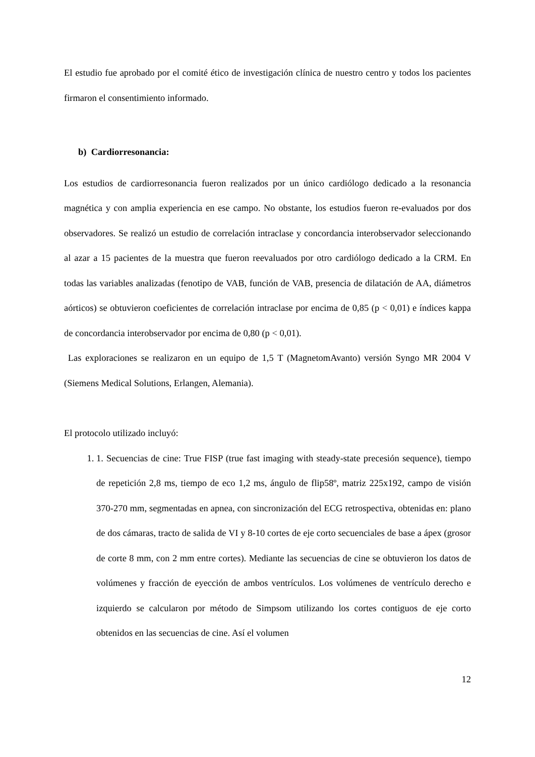El estudio fue aprobado por el comité ético de investigación clínica de nuestro centro y todos los pacientes firmaron el consentimiento informado.
b) Cardiorresonancia:
Los estudios de cardiorresonancia fueron realizados por un único cardiólogo dedicado a la resonancia magnética y con amplia experiencia en ese campo. No obstante, los estudios fueron re-evaluados por dos observadores. Se realizó un estudio de correlación intraclase y concordancia interobservador seleccionando al azar a 15 pacientes de la muestra que fueron reevaluados por otro cardiólogo dedicado a la CRM. En todas las variables analizadas (fenotipo de VAB, función de VAB, presencia de dilatación de AA, diámetros aórticos) se obtuvieron coeficientes de correlación intraclase por encima de 0,85 (p < 0,01) e índices kappa de concordancia interobservador por encima de 0,80 (p < 0,01).
Las exploraciones se realizaron en un equipo de 1,5 T (MagnetomAvanto) versión Syngo MR 2004 V (Siemens Medical Solutions, Erlangen, Alemania).
El protocolo utilizado incluyó:
1. 1. Secuencias de cine: True FISP (true fast imaging with steady-state precesión sequence), tiempo de repetición 2,8 ms, tiempo de eco 1,2 ms, ángulo de flip58º, matriz 225x192, campo de visión 370-270 mm, segmentadas en apnea, con sincronización del ECG retrospectiva, obtenidas en: plano de dos cámaras, tracto de salida de VI y 8-10 cortes de eje corto secuenciales de base a ápex (grosor de corte 8 mm, con 2 mm entre cortes). Mediante las secuencias de cine se obtuvieron los datos de volúmenes y fracción de eyección de ambos ventrículos. Los volúmenes de ventrículo derecho e izquierdo se calcularon por método de Simpsom utilizando los cortes contiguos de eje corto obtenidos en las secuencias de cine. Así el volumen
12